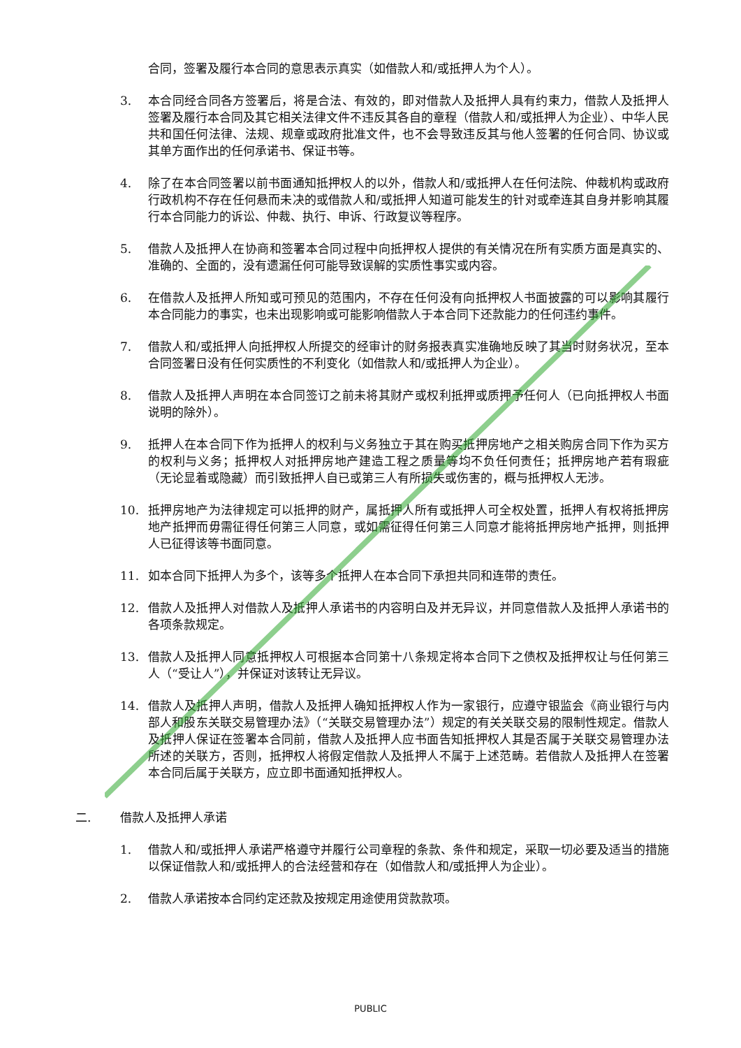合同，签署及履行本合同的意思表示真实（如借款人和/或抵押人为个人）。
3. 本合同经合同各方签署后，将是合法、有效的，即对借款人及抵押人具有约束力，借款人及抵押人签署及履行本合同及其它相关法律文件不违反其各自的章程（借款人和/或抵押人为企业）、中华人民共和国任何法律、法规、规章或政府批准文件，也不会导致违反其与他人签署的任何合同、协议或其单方面作出的任何承诺书、保证书等。
4. 除了在本合同签署以前书面通知抵押权人的以外，借款人和/或抵押人在任何法院、仲裁机构或政府行政机构不存在任何悬而未决的或借款人和/或抵押人知道可能发生的针对或牵连其自身并影响其履行本合同能力的诉讼、仲裁、执行、申诉、行政复议等程序。
5. 借款人及抵押人在协商和签署本合同过程中向抵押权人提供的有关情况在所有实质方面是真实的、准确的、全面的，没有遗漏任何可能导致误解的实质性事实或内容。
6. 在借款人及抵押人所知或可预见的范围内，不存在任何没有向抵押权人书面披露的可以影响其履行本合同能力的事实，也未出现影响或可能影响借款人于本合同下还款能力的任何违约事件。
7. 借款人和/或抵押人向抵押权人所提交的经审计的财务报表真实准确地反映了其当时财务状况，至本合同签署日没有任何实质性的不利变化（如借款人和/或抵押人为企业）。
8. 借款人及抵押人声明在本合同签订之前未将其财产或权利抵押或质押予任何人（已向抵押权人书面说明的除外）。
9. 抵押人在本合同下作为抵押人的权利与义务独立于其在购买抵押房地产之相关购房合同下作为买方的权利与义务；抵押权人对抵押房地产建造工程之质量等均不负任何责任；抵押房地产若有瑕疵（无论显着或隐藏）而引致抵押人自已或第三人有所损失或伤害的，概与抵押权人无涉。
10. 抵押房地产为法律规定可以抵押的财产，属抵押人所有或抵押人可全权处置，抵押人有权将抵押房地产抵押而毋需征得任何第三人同意，或如需征得任何第三人同意才能将抵押房地产抵押，则抵押人已征得该等书面同意。
11. 如本合同下抵押人为多个，该等多个抵押人在本合同下承担共同和连带的责任。
12. 借款人及抵押人对借款人及抵押人承诺书的内容明白及并无异议，并同意借款人及抵押人承诺书的各项条款规定。
13. 借款人及抵押人同意抵押权人可根据本合同第十八条规定将本合同下之债权及抵押权让与任何第三人（“受让人”），并保证对该转让无异议。
14. 借款人及抵押人声明，借款人及抵押人确知抵押权人作为一家银行，应遵守银监会《商业银行与内部人和股东关联交易管理办法》（“关联交易管理办法”）规定的有关关联交易的限制性规定。借款人及抵押人保证在签署本合同前，借款人及抵押人应书面告知抵押权人其是否属于关联交易管理办法所述的关联方，否则，抵押权人将假定借款人及抵押人不属于上述范畴。若借款人及抵押人在签署本合同后属于关联方，应立即书面通知抵押权人。
二. 借款人及抵押人承诺
1. 借款人和/或抵押人承诺严格遵守并履行公司章程的条款、条件和规定，采取一切必要及适当的措施以保证借款人和/或抵押人的合法经营和存在（如借款人和/或抵押人为企业）。
2. 借款人承诺按本合同约定还款及按规定用途使用贷款款项。
PUBLIC